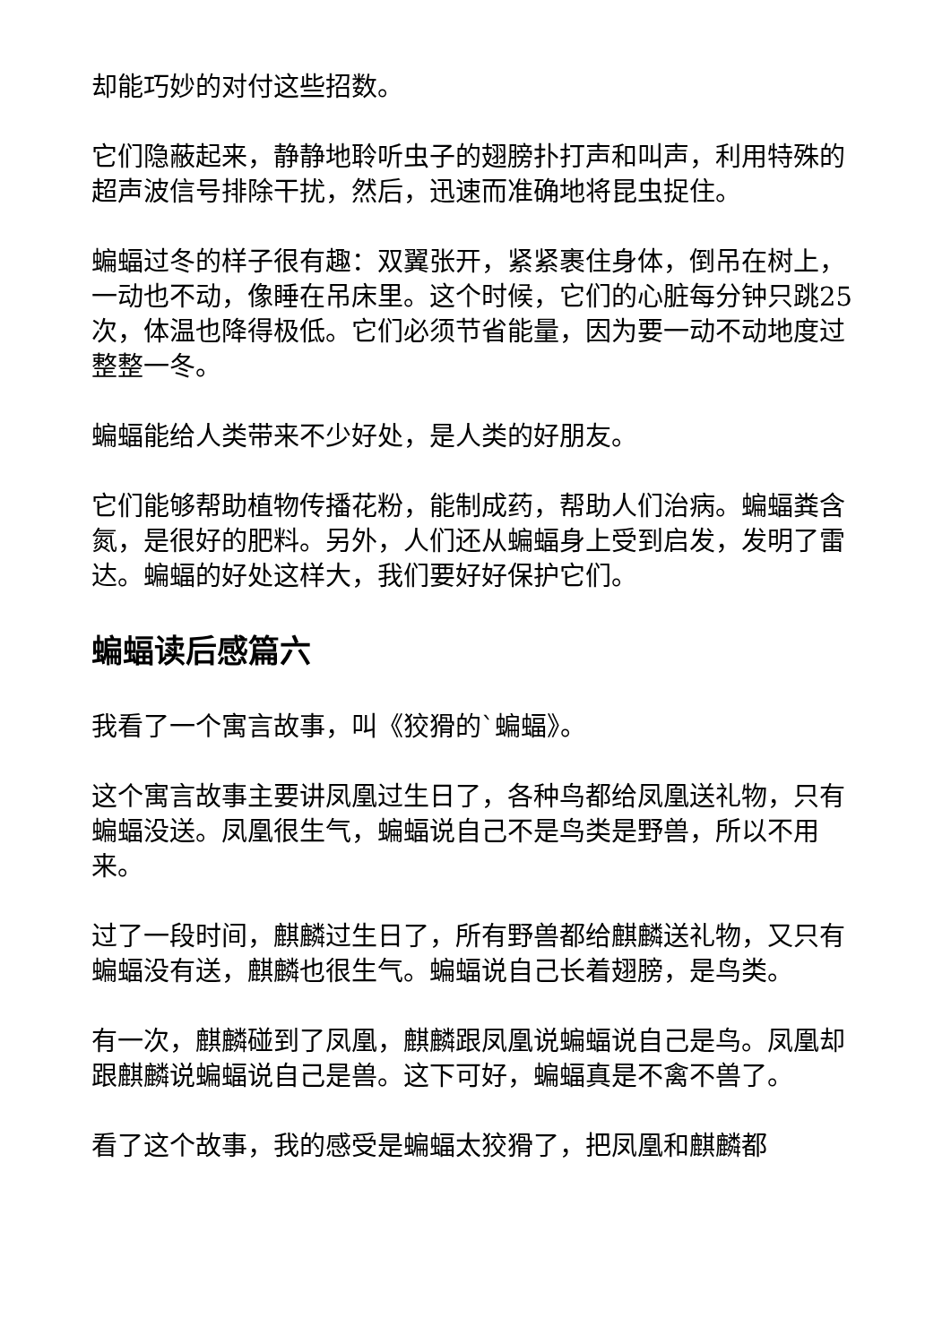却能巧妙的对付这些招数。
它们隐蔽起来，静静地聆听虫子的翅膀扑打声和叫声，利用特殊的超声波信号排除干扰，然后，迅速而准确地将昆虫捉住。
蝙蝠过冬的样子很有趣：双翼张开，紧紧裹住身体，倒吊在树上，一动也不动，像睡在吊床里。这个时候，它们的心脏每分钟只跳25次，体温也降得极低。它们必须节省能量，因为要一动不动地度过整整一冬。
蝙蝠能给人类带来不少好处，是人类的好朋友。
它们能够帮助植物传播花粉，能制成药，帮助人们治病。蝙蝠粪含氮，是很好的肥料。另外，人们还从蝙蝠身上受到启发，发明了雷达。蝙蝠的好处这样大，我们要好好保护它们。
蝙蝠读后感篇六
我看了一个寓言故事，叫《狡猾的`蝙蝠》。
这个寓言故事主要讲凤凰过生日了，各种鸟都给凤凰送礼物，只有蝙蝠没送。凤凰很生气，蝙蝠说自己不是鸟类是野兽，所以不用来。
过了一段时间，麒麟过生日了，所有野兽都给麒麟送礼物，又只有蝙蝠没有送，麒麟也很生气。蝙蝠说自己长着翅膀，是鸟类。
有一次，麒麟碰到了凤凰，麒麟跟凤凰说蝙蝠说自己是鸟。凤凰却跟麒麟说蝙蝠说自己是兽。这下可好，蝙蝠真是不禽不兽了。
看了这个故事，我的感受是蝙蝠太狡猾了，把凤凰和麒麟都